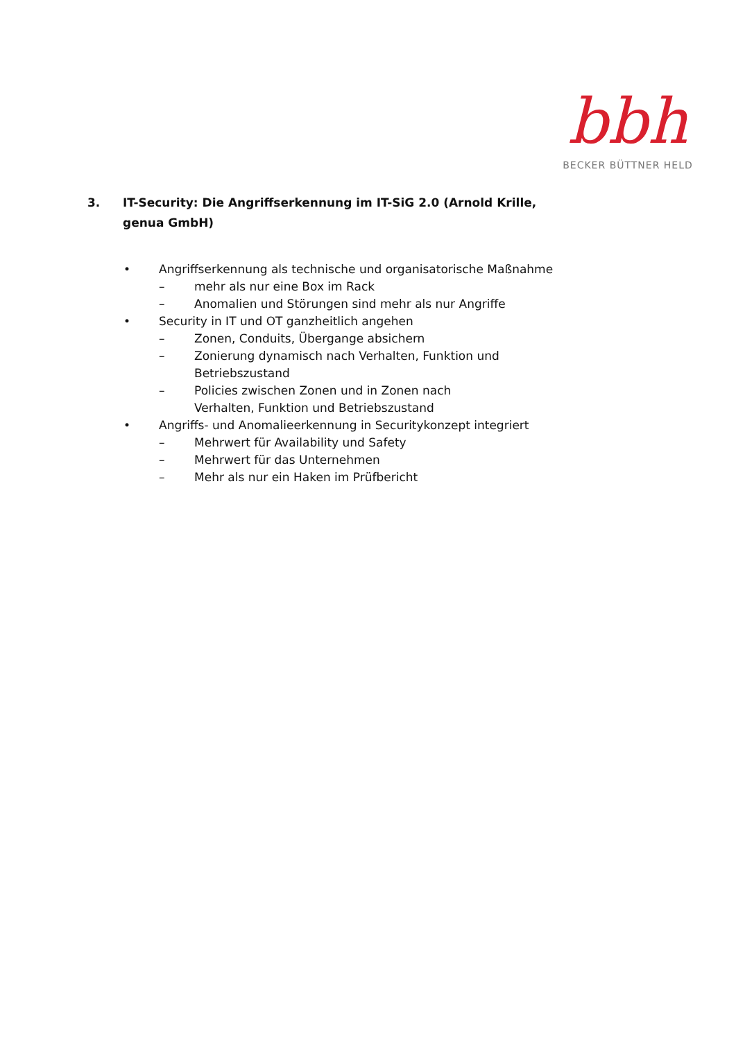bbh
BECKER BÜTTNER HELD
3. IT-Security: Die Angriffserkennung im IT-SiG 2.0 (Arnold Krille, genua GmbH)
• Angriffserkennung als technische und organisatorische Maßnahme
– mehr als nur eine Box im Rack
– Anomalien und Störungen sind mehr als nur Angriffe
• Security in IT und OT ganzheitlich angehen
– Zonen, Conduits, Übergange absichern
– Zonierung dynamisch nach Verhalten, Funktion und Betriebszustand
– Policies zwischen Zonen und in Zonen nach Verhalten, Funktion und Betriebszustand
• Angriffs- und Anomalieerkennung in Securitykonzept integriert
– Mehrwert für Availability und Safety
– Mehrwert für das Unternehmen
– Mehr als nur ein Haken im Prüfbericht